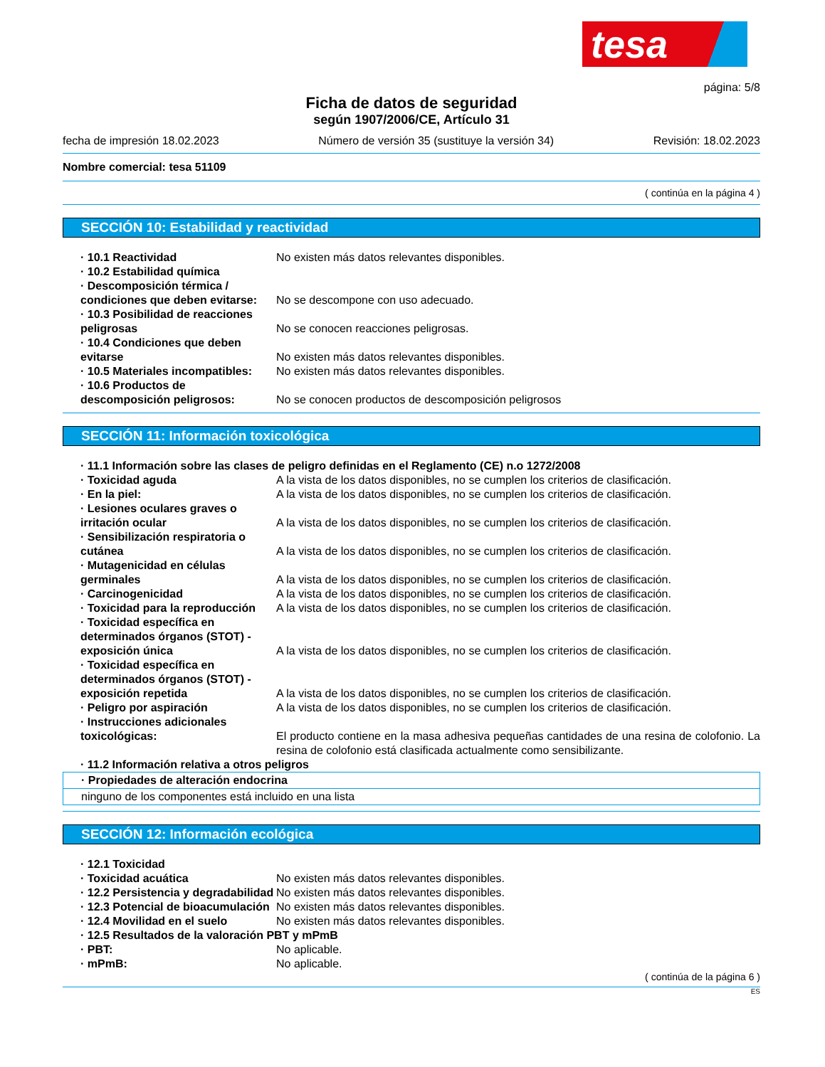tesa
página: 5/8
Ficha de datos de seguridad
según 1907/2006/CE, Artículo 31
fecha de impresión 18.02.2023 Número de versión 35 (sustituye la versión 34) Revisión: 18.02.2023
Nombre comercial: tesa 51109
( continúa en la página 4 )
SECCIÓN 10: Estabilidad y reactividad
· 10.1 Reactividad No existen más datos relevantes disponibles.
· 10.2 Estabilidad química
· Descomposición térmica / condiciones que deben evitarse:
No se descompone con uso adecuado.
· 10.3 Posibilidad de reacciones peligrosas
No se conocen reacciones peligrosas.
· 10.4 Condiciones que deben evitarse
No existen más datos relevantes disponibles.
· 10.5 Materiales incompatibles:
No existen más datos relevantes disponibles.
· 10.6 Productos de descomposición peligrosos:
No se conocen productos de descomposición peligrosos
SECCIÓN 11: Información toxicológica
· 11.1 Información sobre las clases de peligro definidas en el Reglamento (CE) n.o 1272/2008
· Toxicidad aguda A la vista de los datos disponibles, no se cumplen los criterios de clasificación.
· En la piel: A la vista de los datos disponibles, no se cumplen los criterios de clasificación.
· Lesiones oculares graves o irritación ocular
A la vista de los datos disponibles, no se cumplen los criterios de clasificación.
· Sensibilización respiratoria o cutánea
A la vista de los datos disponibles, no se cumplen los criterios de clasificación.
· Mutagenicidad en células germinales
A la vista de los datos disponibles, no se cumplen los criterios de clasificación.
· Carcinogenicidad A la vista de los datos disponibles, no se cumplen los criterios de clasificación.
· Toxicidad para la reproducción
A la vista de los datos disponibles, no se cumplen los criterios de clasificación.
· Toxicidad específica en determinados órganos (STOT) - exposición única
A la vista de los datos disponibles, no se cumplen los criterios de clasificación.
· Toxicidad específica en determinados órganos (STOT) - exposición repetida
A la vista de los datos disponibles, no se cumplen los criterios de clasificación.
· Peligro por aspiración A la vista de los datos disponibles, no se cumplen los criterios de clasificación.
· Instrucciones adicionales toxicológicas:
El producto contiene en la masa adhesiva pequeñas cantidades de una resina de colofonio. La resina de colofonio está clasificada actualmente como sensibilizante.
· 11.2 Información relativa a otros peligros
· Propiedades de alteración endocrina
ninguno de los componentes está incluido en una lista
SECCIÓN 12: Información ecológica
· 12.1 Toxicidad
· Toxicidad acuática No existen más datos relevantes disponibles.
· 12.2 Persistencia y degradabilidad
No existen más datos relevantes disponibles.
· 12.3 Potencial de bioacumulación
No existen más datos relevantes disponibles.
· 12.4 Movilidad en el suelo No existen más datos relevantes disponibles.
· 12.5 Resultados de la valoración PBT y mPmB
· PBT: No aplicable.
· mPmB: No aplicable.
( continúa de la página 6 )
ES